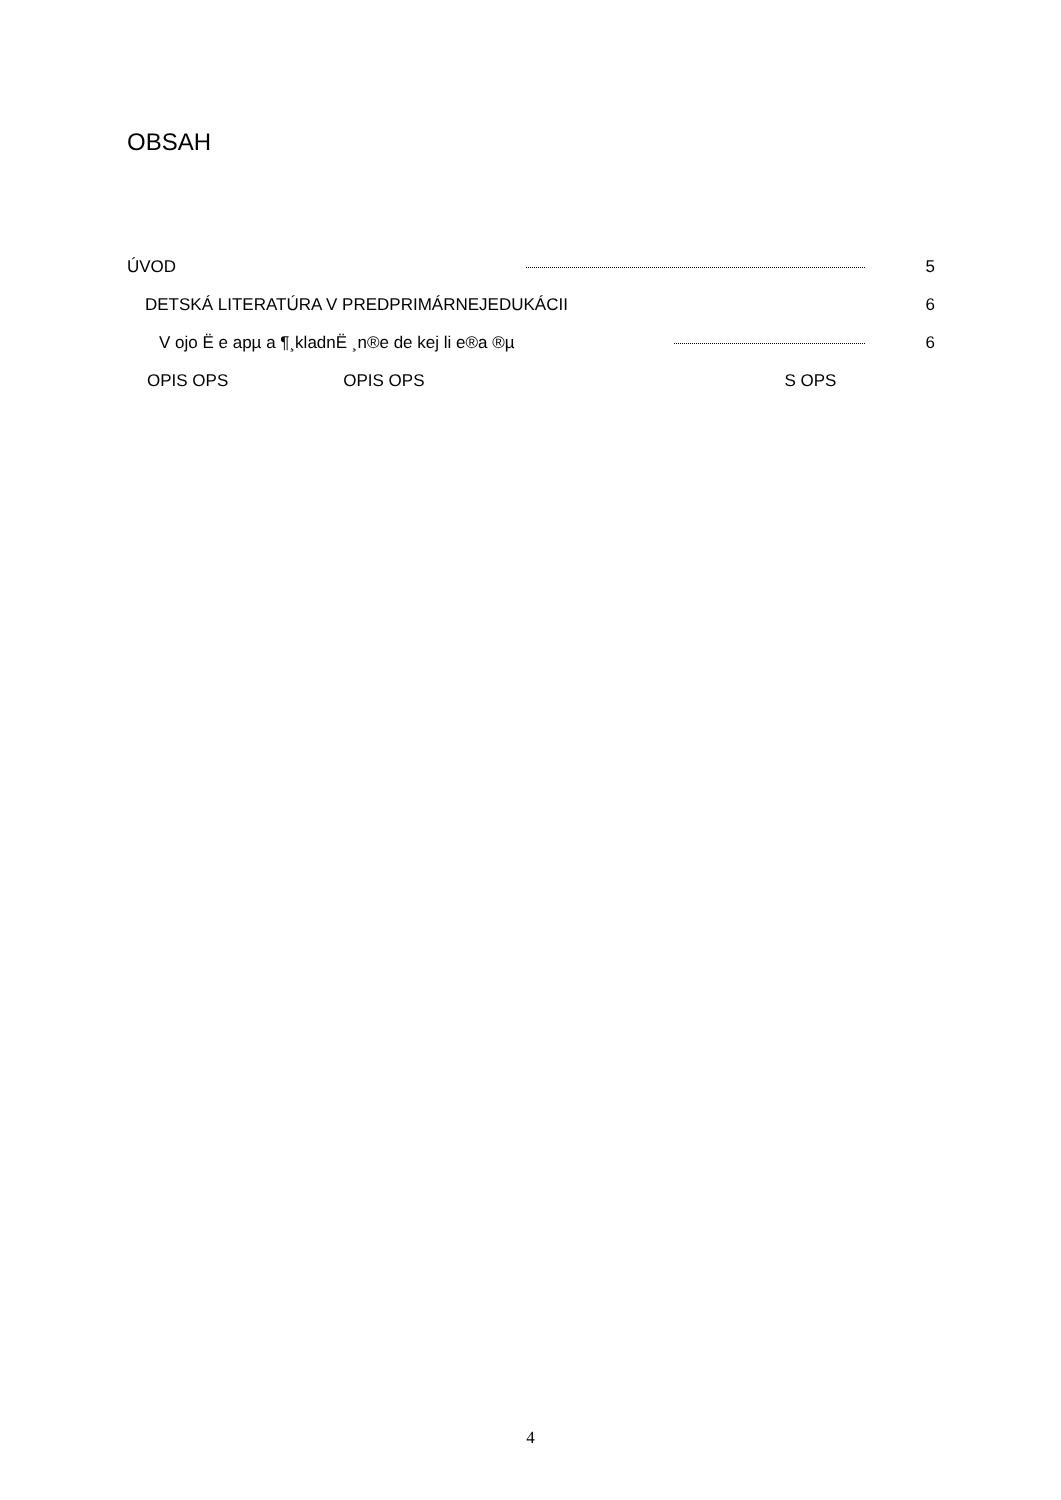OBSAH
ÚVOD 5
DETSKÁ LITERATÚRA V PREDPRIMÁRNEJEDUKÁCII 6
V ojo Ë e apµ a ¶¸kladnË ¸n®e de kej li e®a ®µ 6
OPIS OPS OPIS OPS S OPS
4